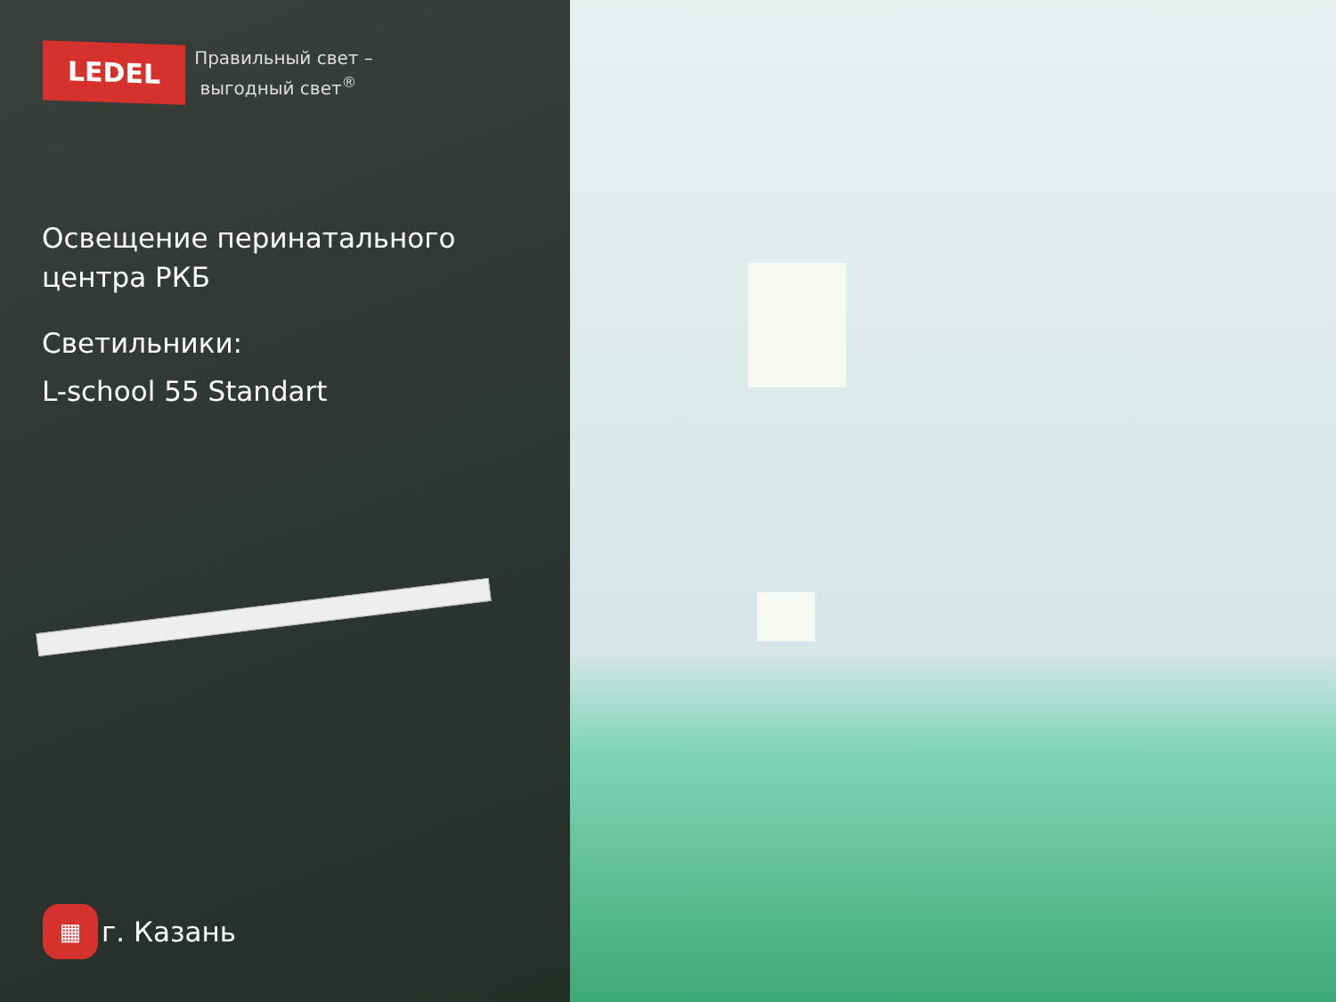LEDEL
Правильный свет –
выгодный свет<sup>®</sup>
Освещение перинатального
центра РКБ
Светильники:
L-school 55 Standart
▦
г. Казань